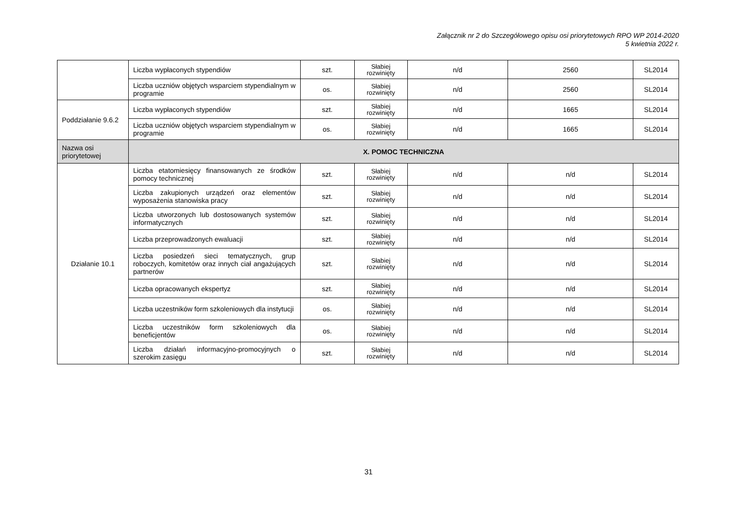Załącznik nr 2 do Szczegółowego opisu osi priorytetowych RPO WP 2014-2020
5 kwietnia 2022 r.
| | Liczba wypłaconych stypendiów | szt. | Słabiej rozwinięty | n/d | 2560 | SL2014 |
| | Liczba uczniów objętych wsparciem stypendialnym w programie | os. | Słabiej rozwinięty | n/d | 2560 | SL2014 |
| Poddziałanie 9.6.2 | Liczba wypłaconych stypendiów | szt. | Słabiej rozwinięty | n/d | 1665 | SL2014 |
| | Liczba uczniów objętych wsparciem stypendialnym w programie | os. | Słabiej rozwinięty | n/d | 1665 | SL2014 |
| Nazwa osi priorytetowej | X. POMOC TECHNICZNA | | | | | |
| Działanie 10.1 | Liczba etatomiesięcy finansowanych ze środków pomocy technicznej | szt. | Słabiej rozwinięty | n/d | n/d | SL2014 |
| | Liczba zakupionych urządzeń oraz elementów wyposażenia stanowiska pracy | szt. | Słabiej rozwinięty | n/d | n/d | SL2014 |
| | Liczba utworzonych lub dostosowanych systemów informatycznych | szt. | Słabiej rozwinięty | n/d | n/d | SL2014 |
| | Liczba przeprowadzonych ewaluacji | szt. | Słabiej rozwinięty | n/d | n/d | SL2014 |
| | Liczba posiedzeń sieci tematycznych, grup roboczych, komitetów oraz innych ciał angażujących partnerów | szt. | Słabiej rozwinięty | n/d | n/d | SL2014 |
| | Liczba opracowanych ekspertyz | szt. | Słabiej rozwinięty | n/d | n/d | SL2014 |
| | Liczba uczestników form szkoleniowych dla instytucji | os. | Słabiej rozwinięty | n/d | n/d | SL2014 |
| | Liczba uczestników form szkoleniowych dla beneficjentów | os. | Słabiej rozwinięty | n/d | n/d | SL2014 |
| | Liczba działań informacyjno-promocyjnych o szerokim zasięgu | szt. | Słabiej rozwinięty | n/d | n/d | SL2014 |
31